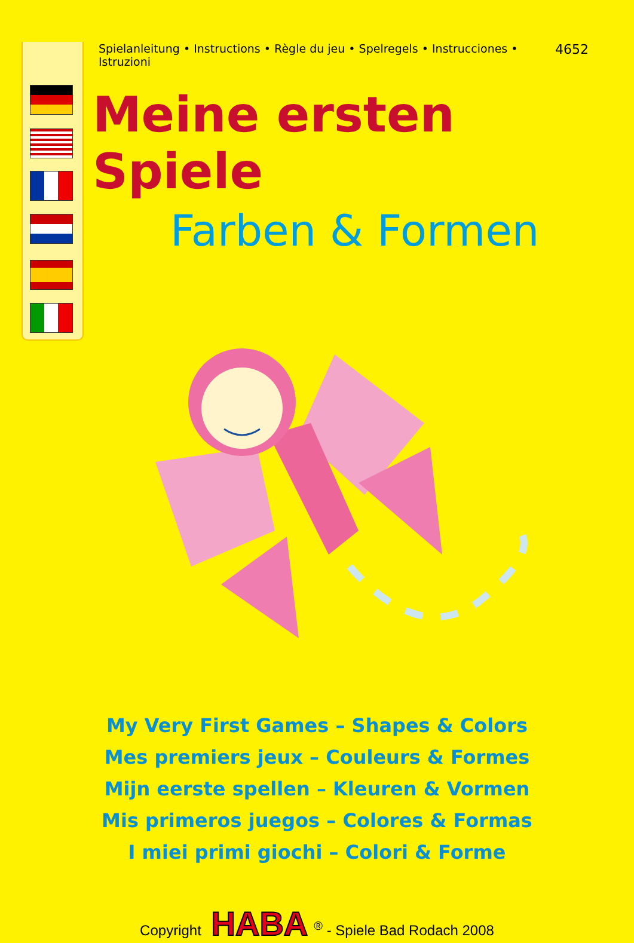Spielanleitung • Instructions • Règle du jeu • Spelregels • Instrucciones • Istruzioni 4652
Meine ersten Spiele
Farben & Formen
My Very First Games – Shapes & Colors
Mes premiers jeux – Couleurs & Formes
Mijn eerste spellen – Kleuren & Vormen
Mis primeros juegos – Colores & Formas
I miei primi giochi – Colori & Forme
Copyright HABA<sup>®</sup> - Spiele Bad Rodach 2008